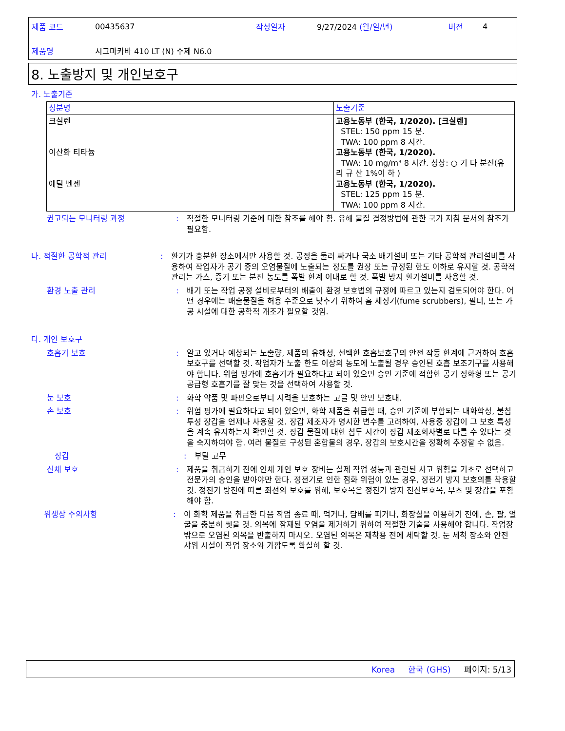| 제품 코드 | 00435637 | 작성일자 | 9/27/2024 (월/일/년) | 버전 | 4 |
| 제품명 | 시그마카바 410 LT (N) 주제 N6.0 | | | | |
8. 노출방지 및 개인보호구
가. 노출기준
| 성분명 | 노출기준 |
| --- | --- |
| 크실렌 이산화 티타늄 에틸 벤젠 | 고용노동부 (한국, 1/2020). [크실렌] STEL: 150 ppm 15 분. TWA: 100 ppm 8 시간. 고용노동부 (한국, 1/2020). TWA: 10 mg/m³ 8 시간. 성상: ○ 기 타 분진(유 리 규 산 1%이 하 ) 고용노동부 (한국, 1/2020). STEL: 125 ppm 15 분. TWA: 100 ppm 8 시간. |
권고되는 모니터링 과정 : 적절한 모니터링 기준에 대한 참조를 해야 함. 유해 물질 결정방법에 관한 국가 지침 문서의 참조가 필요함.
나. 적절한 공학적 관리 : 환기가 충분한 장소에서만 사용할 것. 공정을 둘러 싸거나 국소 배기설비 또는 기타 공학적 관리설비를 사용하여 작업자가 공기 중의 오염물질에 노출되는 정도를 권장 또는 규정된 한도 이하로 유지할 것. 공학적 관리는 가스, 증기 또는 분진 농도를 폭발 한계 이내로 할 것. 폭발 방지 환기설비를 사용할 것.
환경 노출 관리 : 배기 또는 작업 공정 설비로부터의 배출이 환경 보호법의 규정에 따르고 있는지 검토되어야 한다. 어떤 경우에는 배출물질을 허용 수준으로 낮추기 위하여 흄 세정기(fume scrubbers), 필터, 또는 가공 시설에 대한 공학적 개조가 필요할 것임.
다. 개인 보호구
호흡기 보호 : 알고 있거나 예상되는 노출량, 제품의 유해성, 선택한 호흡보호구의 안전 작동 한계에 근거하여 호흡보호구를 선택할 것. 작업자가 노출 한도 이상의 농도에 노출될 경우 승인된 호흡 보조기구를 사용해야 합니다. 위험 평가에 호흡기가 필요하다고 되어 있으면 승인 기준에 적합한 공기 정화형 또는 공기 공급형 호흡기를 잘 맞는 것을 선택하여 사용할 것.
눈 보호 : 화학 약품 및 파편으로부터 시력을 보호하는 고글 및 안면 보호대.
손 보호 : 위험 평가에 필요하다고 되어 있으면, 화학 제품을 취급할 때, 승인 기준에 부합되는 내화학성, 불침투성 장갑을 언제나 사용할 것. 장갑 제조자가 명시한 변수를 고려하여, 사용중 장갑이 그 보호 특성을 계속 유지하는지 확인할 것. 장갑 물질에 대한 침투 시간이 장갑 제조회사별로 다를 수 있다는 것을 숙지하여야 함. 여러 물질로 구성된 혼합물의 경우, 장갑의 보호시간을 정확히 추정할 수 없음.
장갑 : 부틸 고무
신체 보호 : 제품을 취급하기 전에 인체 개인 보호 장비는 실제 작업 성능과 관련된 사고 위험을 기초로 선택하고 전문가의 승인을 받아야만 한다. 정전기로 인한 점화 위험이 있는 경우, 정전기 방지 보호의를 착용할 것. 정전기 방전에 따른 최선의 보호를 위해, 보호복은 정전기 방지 전신보호복, 부츠 및 장갑을 포함해야 함.
위생상 주의사항 : 이 화학 제품을 취급한 다음 작업 종료 때, 먹거나, 담배를 피거나, 화장실을 이용하기 전에, 손, 팔, 얼굴을 충분히 씻을 것. 의복에 잠재된 오염을 제거하기 위하여 적절한 기술을 사용해야 합니다. 작업장 밖으로 오염된 의복을 반출하지 마시오. 오염된 의복은 재착용 전에 세탁할 것. 눈 세척 장소와 안전 샤워 시설이 작업 장소와 가깝도록 확실히 할 것.
Korea 한국 (GHS) 페이지: 5/13